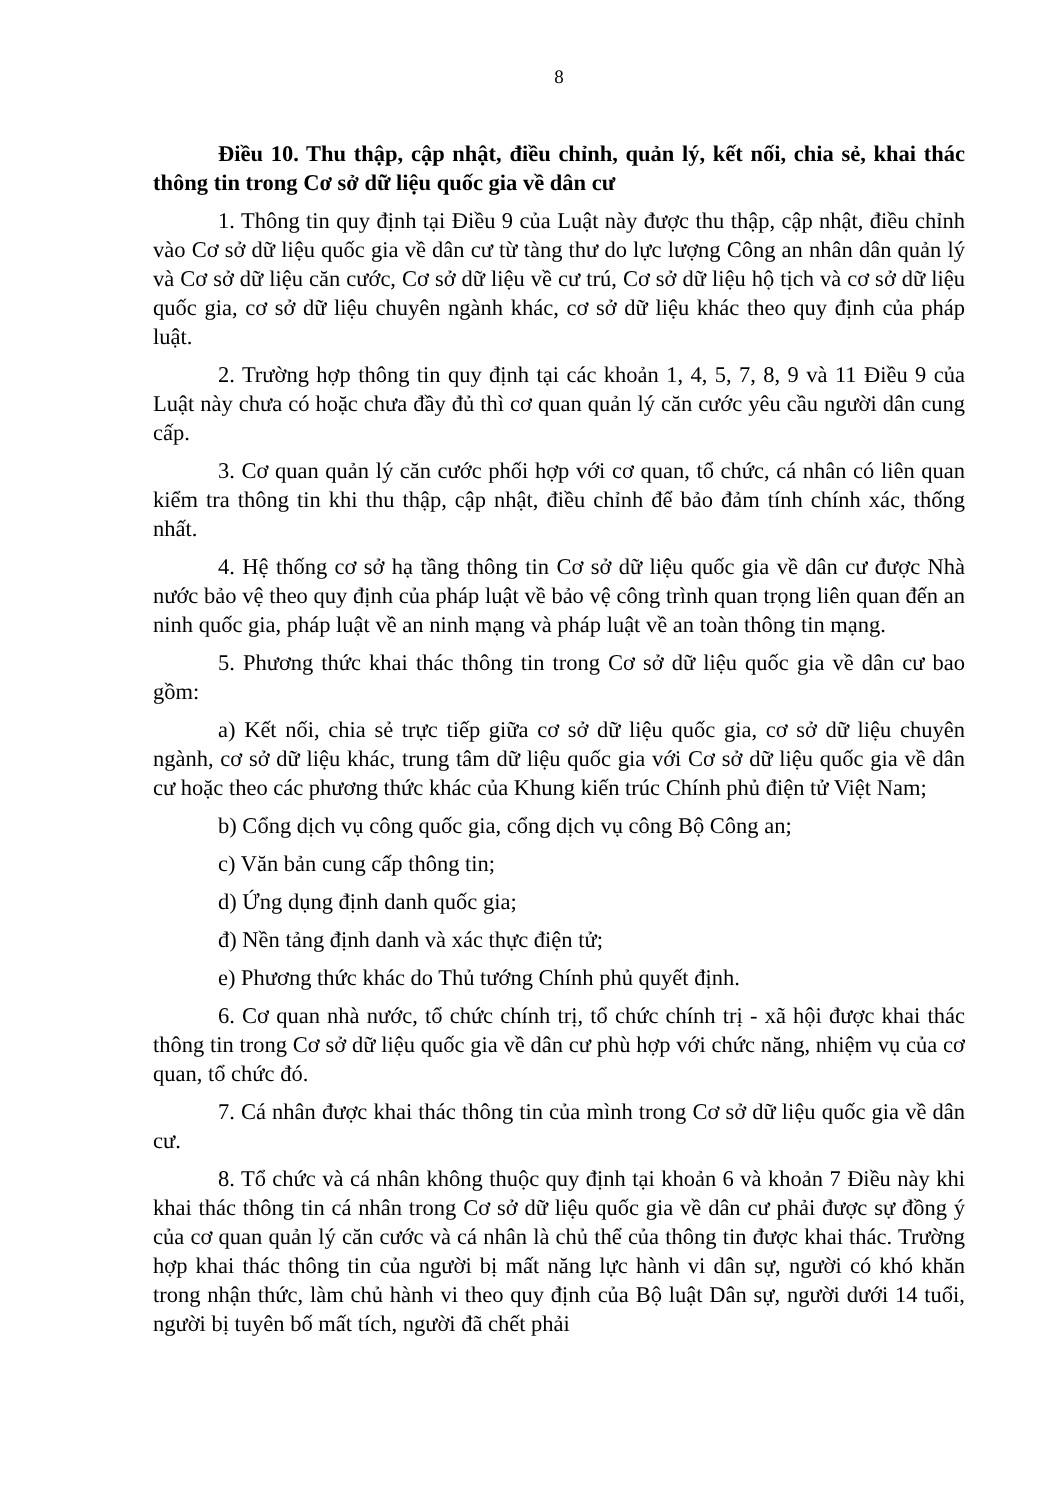8
Điều 10. Thu thập, cập nhật, điều chỉnh, quản lý, kết nối, chia sẻ, khai thác thông tin trong Cơ sở dữ liệu quốc gia về dân cư
1. Thông tin quy định tại Điều 9 của Luật này được thu thập, cập nhật, điều chỉnh vào Cơ sở dữ liệu quốc gia về dân cư từ tàng thư do lực lượng Công an nhân dân quản lý và Cơ sở dữ liệu căn cước, Cơ sở dữ liệu về cư trú, Cơ sở dữ liệu hộ tịch và cơ sở dữ liệu quốc gia, cơ sở dữ liệu chuyên ngành khác, cơ sở dữ liệu khác theo quy định của pháp luật.
2. Trường hợp thông tin quy định tại các khoản 1, 4, 5, 7, 8, 9 và 11 Điều 9 của Luật này chưa có hoặc chưa đầy đủ thì cơ quan quản lý căn cước yêu cầu người dân cung cấp.
3. Cơ quan quản lý căn cước phối hợp với cơ quan, tổ chức, cá nhân có liên quan kiểm tra thông tin khi thu thập, cập nhật, điều chỉnh để bảo đảm tính chính xác, thống nhất.
4. Hệ thống cơ sở hạ tầng thông tin Cơ sở dữ liệu quốc gia về dân cư được Nhà nước bảo vệ theo quy định của pháp luật về bảo vệ công trình quan trọng liên quan đến an ninh quốc gia, pháp luật về an ninh mạng và pháp luật về an toàn thông tin mạng.
5. Phương thức khai thác thông tin trong Cơ sở dữ liệu quốc gia về dân cư bao gồm:
a) Kết nối, chia sẻ trực tiếp giữa cơ sở dữ liệu quốc gia, cơ sở dữ liệu chuyên ngành, cơ sở dữ liệu khác, trung tâm dữ liệu quốc gia với Cơ sở dữ liệu quốc gia về dân cư hoặc theo các phương thức khác của Khung kiến trúc Chính phủ điện tử Việt Nam;
b) Cổng dịch vụ công quốc gia, cổng dịch vụ công Bộ Công an;
c) Văn bản cung cấp thông tin;
d) Ứng dụng định danh quốc gia;
đ) Nền tảng định danh và xác thực điện tử;
e) Phương thức khác do Thủ tướng Chính phủ quyết định.
6. Cơ quan nhà nước, tổ chức chính trị, tổ chức chính trị - xã hội được khai thác thông tin trong Cơ sở dữ liệu quốc gia về dân cư phù hợp với chức năng, nhiệm vụ của cơ quan, tổ chức đó.
7. Cá nhân được khai thác thông tin của mình trong Cơ sở dữ liệu quốc gia về dân cư.
8. Tổ chức và cá nhân không thuộc quy định tại khoản 6 và khoản 7 Điều này khi khai thác thông tin cá nhân trong Cơ sở dữ liệu quốc gia về dân cư phải được sự đồng ý của cơ quan quản lý căn cước và cá nhân là chủ thể của thông tin được khai thác. Trường hợp khai thác thông tin của người bị mất năng lực hành vi dân sự, người có khó khăn trong nhận thức, làm chủ hành vi theo quy định của Bộ luật Dân sự, người dưới 14 tuổi, người bị tuyên bố mất tích, người đã chết phải